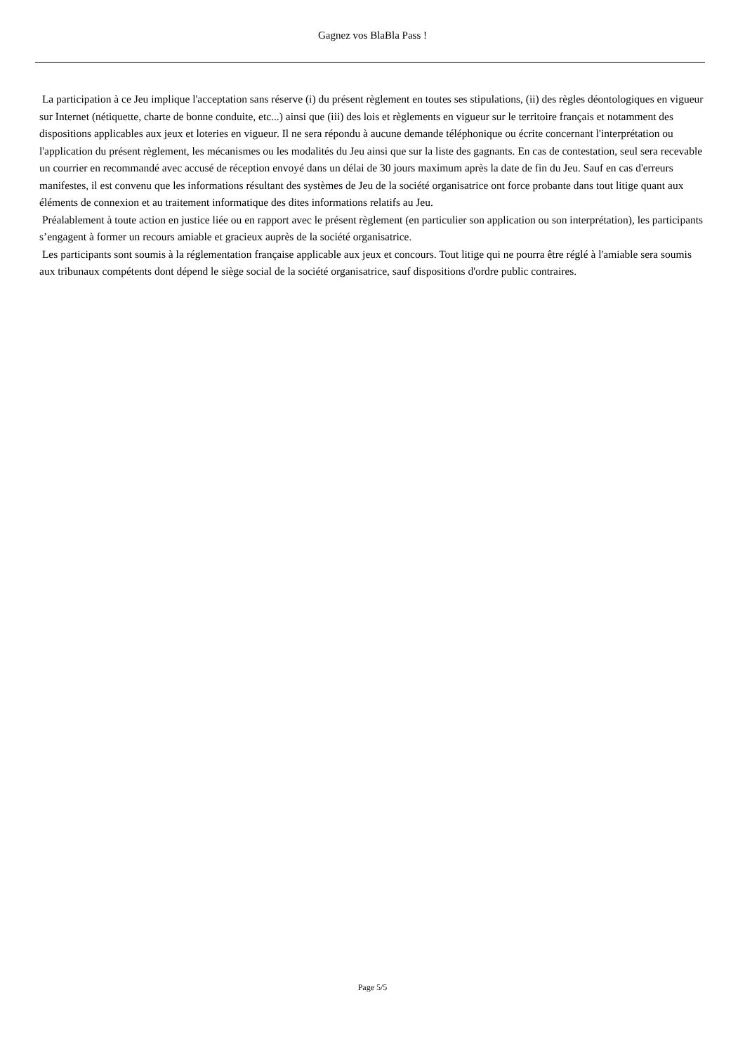Gagnez vos BlaBla Pass !
La participation à ce Jeu implique l'acceptation sans réserve (i) du présent règlement en toutes ses stipulations, (ii) des règles déontologiques en vigueur sur Internet (nétiquette, charte de bonne conduite, etc...) ainsi que (iii) des lois et règlements en vigueur sur le territoire français et notamment des dispositions applicables aux jeux et loteries en vigueur. Il ne sera répondu à aucune demande téléphonique ou écrite concernant l'interprétation ou l'application du présent règlement, les mécanismes ou les modalités du Jeu ainsi que sur la liste des gagnants. En cas de contestation, seul sera recevable un courrier en recommandé avec accusé de réception envoyé dans un délai de 30 jours maximum après la date de fin du Jeu. Sauf en cas d'erreurs manifestes, il est convenu que les informations résultant des systèmes de Jeu de la société organisatrice ont force probante dans tout litige quant aux éléments de connexion et au traitement informatique des dites informations relatifs au Jeu.
Préalablement à toute action en justice liée ou en rapport avec le présent règlement (en particulier son application ou son interprétation), les participants s’engagent à former un recours amiable et gracieux auprès de la société organisatrice.
Les participants sont soumis à la réglementation française applicable aux jeux et concours. Tout litige qui ne pourra être réglé à l'amiable sera soumis aux tribunaux compétents dont dépend le siège social de la société organisatrice, sauf dispositions d'ordre public contraires.
Page 5/5